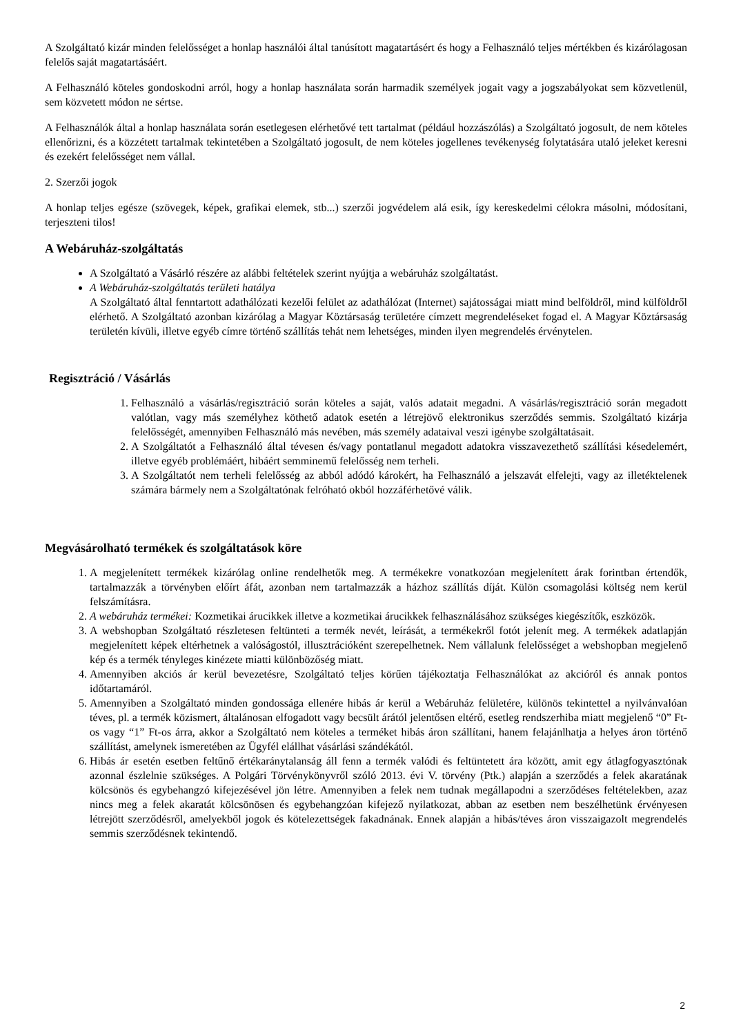A Szolgáltató kizár minden felelősséget a honlap használói által tanúsított magatartásért és hogy a Felhasználó teljes mértékben és kizárólagosan felelős saját magatartásáért.
A Felhasználó köteles gondoskodni arról, hogy a honlap használata során harmadik személyek jogait vagy a jogszabályokat sem közvetlenül, sem közvetett módon ne sértse.
A Felhasználók által a honlap használata során esetlegesen elérhetővé tett tartalmat (például hozzászólás) a Szolgáltató jogosult, de nem köteles ellenőrizni, és a közzétett tartalmak tekintetében a Szolgáltató jogosult, de nem köteles jogellenes tevékenység folytatására utaló jeleket keresni és ezekért felelősséget nem vállal.
2. Szerzői jogok
A honlap teljes egésze (szövegek, képek, grafikai elemek, stb...) szerzői jogvédelem alá esik, így kereskedelmi célokra másolni, módosítani, terjeszteni tilos!
A Webáruház-szolgáltatás
A Szolgáltató a Vásárló részére az alábbi feltételek szerint nyújtja a webáruház szolgáltatást.
A Webáruház-szolgáltatás területi hatálya
A Szolgáltató által fenntartott adathálózati kezelői felület az adathálózat (Internet) sajátosságai miatt mind belföldről, mind külföldről elérhető. A Szolgáltató azonban kizárólag a Magyar Köztársaság területére címzett megrendeléseket fogad el. A Magyar Köztársaság területén kívüli, illetve egyéb címre történő szállítás tehát nem lehetséges, minden ilyen megrendelés érvénytelen.
Regisztráció / Vásárlás
1. Felhasználó a vásárlás/regisztráció során köteles a saját, valós adatait megadni. A vásárlás/regisztráció során megadott valótlan, vagy más személyhez köthető adatok esetén a létrejövő elektronikus szerződés semmis. Szolgáltató kizárja felelősségét, amennyiben Felhasználó más nevében, más személy adataival veszi igénybe szolgáltatásait.
2. A Szolgáltatót a Felhasználó által tévesen és/vagy pontatlanul megadott adatokra visszavezethető szállítási késedelemért, illetve egyéb problémáért, hibáért semminemű felelősség nem terheli.
3. A Szolgáltatót nem terheli felelősség az abból adódó károkért, ha Felhasználó a jelszavát elfelejti, vagy az illetéktelenek számára bármely nem a Szolgáltatónak felróható okból hozzáférhetővé válik.
Megvásárolható termékek és szolgáltatások köre
1. A megjelenített termékek kizárólag online rendelhetők meg. A termékekre vonatkozóan megjelenített árak forintban értendők, tartalmazzák a törvényben előírt áfát, azonban nem tartalmazzák a házhoz szállítás díját. Külön csomagolási költség nem kerül felszámításra.
2. A webáruház termékei: Kozmetikai árucikkek illetve a kozmetikai árucikkek felhasználásához szükséges kiegészítők, eszközök.
3. A webshopban Szolgáltató részletesen feltünteti a termék nevét, leírását, a termékekről fotót jelenít meg. A termékek adatlapján megjelenített képek eltérhetnek a valóságostól, illusztrációként szerepelhetnek. Nem vállalunk felelősséget a webshopban megjelenő kép és a termék tényleges kinézete miatti különbözőség miatt.
4. Amennyiben akciós ár kerül bevezetésre, Szolgáltató teljes körűen tájékoztatja Felhasználókat az akcióról és annak pontos időtartamáról.
5. Amennyiben a Szolgáltató minden gondossága ellenére hibás ár kerül a Webáruház felületére, különös tekintettel a nyilvánvalóan téves, pl. a termék közismert, általánosan elfogadott vagy becsült árától jelentősen eltérő, esetleg rendszerhiba miatt megjelenő “0” Ft-os vagy “1” Ft-os árra, akkor a Szolgáltató nem köteles a terméket hibás áron szállítani, hanem felajánlhatja a helyes áron történő szállítást, amelynek ismeretében az Ügyfél elállhat vásárlási szándékától.
6. Hibás ár esetén esetben feltűnő értékaránytalanság áll fenn a termék valódi és feltüntetett ára között, amit egy átlagfogyasztónak azonnal észlelnie szükséges. A Polgári Törvénykönyvről szóló 2013. évi V. törvény (Ptk.) alapján a szerződés a felek akaratának kölcsönös és egybehangzó kifejezésével jön létre. Amennyiben a felek nem tudnak megállapodni a szerződéses feltételekben, azaz nincs meg a felek akaratát kölcsönösen és egybehangzóan kifejező nyilatkozat, abban az esetben nem beszélhetünk érvényesen létrejött szerződésről, amelyekből jogok és kötelezettségek fakadnának. Ennek alapján a hibás/téves áron visszaigazolt megrendelés semmis szerződésnek tekintendő.
2